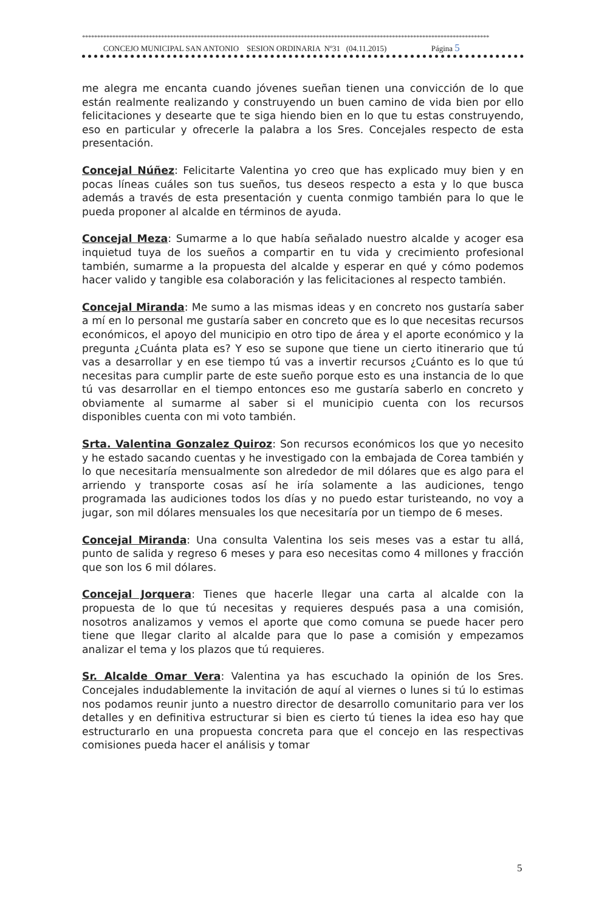**************************************************************************************************************************************
CONCEJO MUNICIPAL SAN ANTONIO SESION ORDINARIA Nº31 (04.11.2015) Página 5
me alegra me encanta cuando jóvenes sueñan tienen una convicción de lo que están realmente realizando y construyendo un buen camino de vida bien por ello felicitaciones y desearte que te siga hiendo bien en lo que tu estas construyendo, eso en particular y ofrecerle la palabra a los Sres. Concejales respecto de esta presentación.
Concejal Núñez: Felicitarte Valentina yo creo que has explicado muy bien y en pocas líneas cuáles son tus sueños, tus deseos respecto a esta y lo que busca además a través de esta presentación y cuenta conmigo también para lo que le pueda proponer al alcalde en términos de ayuda.
Concejal Meza: Sumarme a lo que había señalado nuestro alcalde y acoger esa inquietud tuya de los sueños a compartir en tu vida y crecimiento profesional también, sumarme a la propuesta del alcalde y esperar en qué y cómo podemos hacer valido y tangible esa colaboración y las felicitaciones al respecto también.
Concejal Miranda: Me sumo a las mismas ideas y en concreto nos gustaría saber a mí en lo personal me gustaría saber en concreto que es lo que necesitas recursos económicos, el apoyo del municipio en otro tipo de área y el aporte económico y la pregunta ¿Cuánta plata es? Y eso se supone que tiene un cierto itinerario que tú vas a desarrollar y en ese tiempo tú vas a invertir recursos ¿Cuánto es lo que tú necesitas para cumplir parte de este sueño porque esto es una instancia de lo que tú vas desarrollar en el tiempo entonces eso me gustaría saberlo en concreto y obviamente al sumarme al saber si el municipio cuenta con los recursos disponibles cuenta con mi voto también.
Srta. Valentina Gonzalez Quiroz: Son recursos económicos los que yo necesito y he estado sacando cuentas y he investigado con la embajada de Corea también y lo que necesitaría mensualmente son alrededor de mil dólares que es algo para el arriendo y transporte cosas así he iría solamente a las audiciones, tengo programada las audiciones todos los días y no puedo estar turisteando, no voy a jugar, son mil dólares mensuales los que necesitaría por un tiempo de 6 meses.
Concejal Miranda: Una consulta Valentina los seis meses vas a estar tu allá, punto de salida y regreso 6 meses y para eso necesitas como 4 millones y fracción que son los 6 mil dólares.
Concejal Jorquera: Tienes que hacerle llegar una carta al alcalde con la propuesta de lo que tú necesitas y requieres después pasa a una comisión, nosotros analizamos y vemos el aporte que como comuna se puede hacer pero tiene que llegar clarito al alcalde para que lo pase a comisión y empezamos analizar el tema y los plazos que tú requieres.
Sr. Alcalde Omar Vera: Valentina ya has escuchado la opinión de los Sres. Concejales indudablemente la invitación de aquí al viernes o lunes si tú lo estimas nos podamos reunir junto a nuestro director de desarrollo comunitario para ver los detalles y en definitiva estructurar si bien es cierto tú tienes la idea eso hay que estructurarlo en una propuesta concreta para que el concejo en las respectivas comisiones pueda hacer el análisis y tomar
5